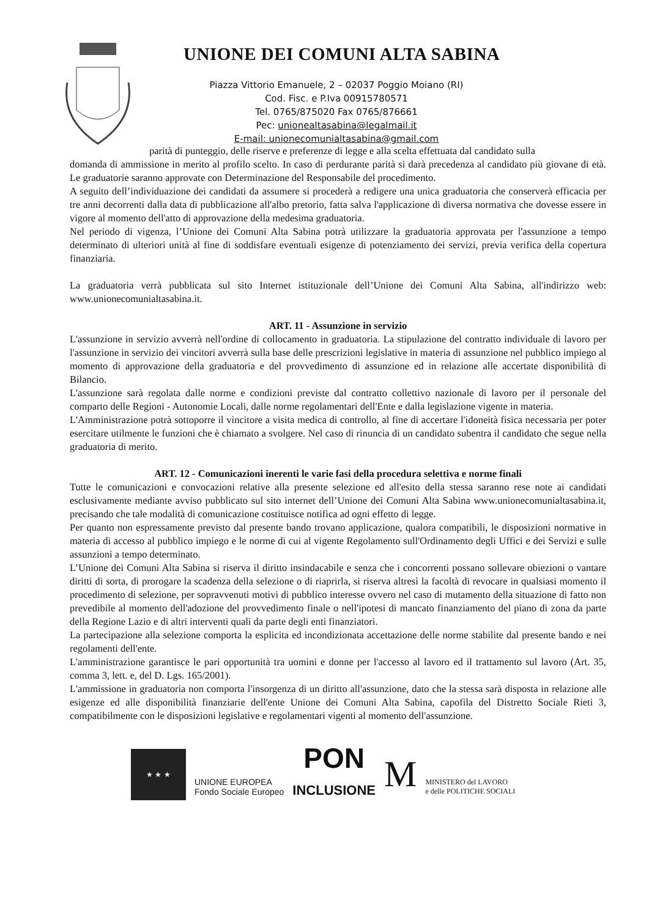UNIONE DEI COMUNI ALTA SABINA
Piazza Vittorio Emanuele, 2 – 02037 Poggio Moiano (RI)
Cod. Fisc. e P.Iva 00915780571
Tel. 0765/875020 Fax 0765/876661
Pec: unionealtasabina@legalmail.it
E-mail: unionecomunialtasabina@gmail.com
parità di punteggio, delle riserve e preferenze di legge e alla scelta effettuata dal candidato sulla
domanda di ammissione in merito al profilo scelto. In caso di perdurante parità si darà precedenza al candidato più giovane di età. Le graduatorie saranno approvate con Determinazione del Responsabile del procedimento.
A seguito dell’individuazione dei candidati da assumere si procederà a redigere una unica graduatoria che conserverà efficacia per tre anni decorrenti dalla data di pubblicazione all'albo pretorio, fatta salva l'applicazione di diversa normativa che dovesse essere in vigore al momento dell'atto di approvazione della medesima graduatoria.
Nel periodo di vigenza, l’Unione dei Comuni Alta Sabina potrà utilizzare la graduatoria approvata per l'assunzione a tempo determinato di ulteriori unità al fine di soddisfare eventuali esigenze di potenziamento dei servizi, previa verifica della copertura finanziaria.
La graduatoria verrà pubblicata sul sito Internet istituzionale dell’Unione dei Comuni Alta Sabina, all'indirizzo web: www.unionecomunialtasabina.it.
ART. 11 - Assunzione in servizio
L'assunzione in servizio avverrà nell'ordine di collocamento in graduatoria. La stipulazione del contratto individuale di lavoro per l'assunzione in servizio dei vincitori avverrà sulla base delle prescrizioni legislative in materia di assunzione nel pubblico impiego al momento di approvazione della graduatoria e del provvedimento di assunzione ed in relazione alle accertate disponibilità di Bilancio.
L'assunzione sarà regolata dalle norme e condizioni previste dal contratto collettivo nazionale di lavoro per il personale del comparto delle Regioni - Autonomie Locali, dalle norme regolamentari dell'Ente e dalla legislazione vigente in materia.
L'Amministrazione potrà sottoporre il vincitore a visita medica di controllo, al fine di accertare l'idoneità fisica necessaria per poter esercitare utilmente le funzioni che è chiamato a svolgere. Nel caso di rinuncia di un candidato subentra il candidato che segue nella graduatoria di merito.
ART. 12 - Comunicazioni inerenti le varie fasi della procedura selettiva e norme finali
Tutte le comunicazioni e convocazioni relative alla presente selezione ed all'esito della stessa saranno rese note ai candidati esclusivamente mediante avviso pubblicato sul sito internet dell’Unione dei Comuni Alta Sabina www.unionecomunialtasabina.it, precisando che tale modalità di comunicazione costituisce notifica ad ogni effetto di legge.
Per quanto non espressamente previsto dal presente bando trovano applicazione, qualora compatibili, le disposizioni normative in materia di accesso al pubblico impiego e le norme di cui al vigente Regolamento sull'Ordinamento degli Uffici e dei Servizi e sulle assunzioni a tempo determinato.
L’Unione dei Comuni Alta Sabina si riserva il diritto insindacabile e senza che i concorrenti possano sollevare obiezioni o vantare diritti di sorta, di prorogare la scadenza della selezione o di riaprirla, si riserva altresì la facoltà di revocare in qualsiasi momento il procedimento di selezione, per sopravvenuti motivi di pubblico interesse ovvero nel caso di mutamento della situazione di fatto non prevedibile al momento dell'adozione del provvedimento finale o nell'ipotesi di mancato finanziamento del piano di zona da parte della Regione Lazio e di altri interventi quali da parte degli enti finanziatori.
La partecipazione alla selezione comporta la esplicita ed incondizionata accettazione delle norme stabilite dal presente bando e nei regolamenti dell'ente.
L'amministrazione garantisce le pari opportunità tra uomini e donne per l'accesso al lavoro ed il trattamento sul lavoro (Art. 35, comma 3, lett. e, del D. Lgs. 165/2001).
L'ammissione in graduatoria non comporta l'insorgenza di un diritto all'assunzione, dato che la stessa sarà disposta in relazione alle esigenze ed alle disponibilità finanziarie dell'ente Unione dei Comuni Alta Sabina, capofila del Distretto Sociale Rieti 3, compatibilmente con le disposizioni legislative e regolamentari vigenti al momento dell'assunzione.
★ ★ ★
UNIONE EUROPEA
Fondo Sociale Europeo
PON
INCLUSIONE
M
MINISTERO del LAVORO
e delle POLITICHE SOCIALI